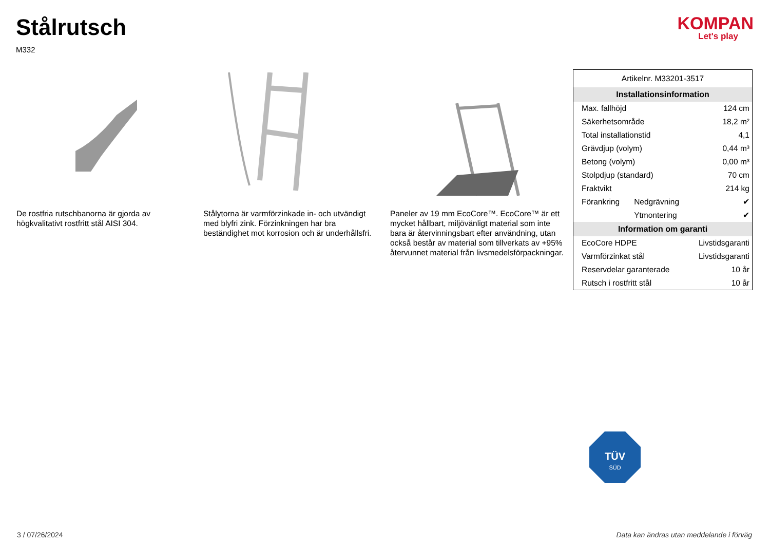Stålrutsch
M332
KOMPAN
Let's play
De rostfria rutschbanorna är gjorda av högkvalitativt rostfritt stål AISI 304.
Stålytorna är varmförzinkade in- och utvändigt med blyfri zink. Förzinkningen har bra beständighet mot korrosion och är underhållsfri.
Paneler av 19 mm EcoCore™. EcoCore™ är ett mycket hållbart, miljövänligt material som inte bara är återvinningsbart efter användning, utan också består av material som tillverkats av +95% återvunnet material från livsmedelsförpackningar.
| Artikelnr. M33201-3517 | | |
| Installationsinformation | | |
| Max. fallhöjd | | 124 cm |
| Säkerhetsområde | | 18,2 m² |
| Total installationstid | | 4,1 |
| Grävdjup (volym) | | 0,44 m³ |
| Betong (volym) | | 0,00 m³ |
| Stolpdjup (standard) | | 70 cm |
| Fraktvikt | | 214 kg |
| Förankring | Nedgrävning | ✔ |
| | Ytmontering | ✔ |
| Information om garanti | | |
| EcoCore HDPE | | Livstidsgaranti |
| Varmförzinkat stål | | Livstidsgaranti |
| Reservdelar garanterade | | 10 år |
| Rutsch i rostfritt stål | | 10 år |
TÜV
SÜD
3 / 07/26/2024 Data kan ändras utan meddelande i förväg